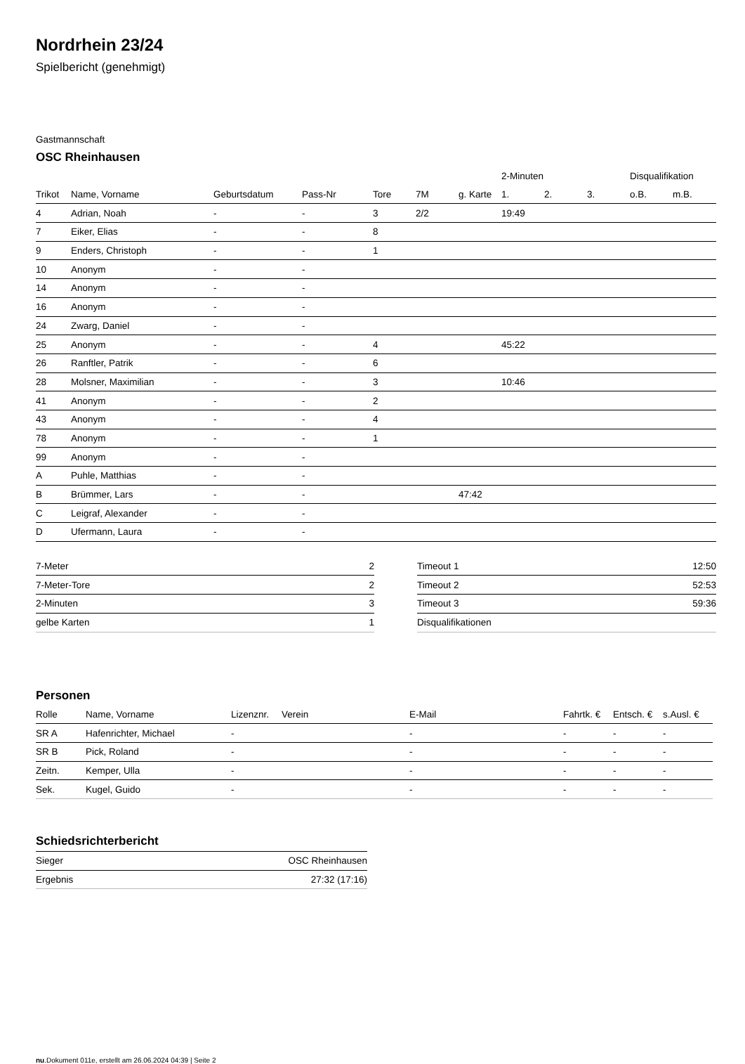Nordrhein 23/24
Spielbericht (genehmigt)
Gastmannschaft
OSC Rheinhausen
| | | | | | | | 2-Minuten | | | Disqualifikation | |
| --- | --- | --- | --- | --- | --- | --- | --- | --- | --- | --- | --- |
| Trikot | Name, Vorname | Geburtsdatum | Pass-Nr | Tore | 7M | g. Karte | 1. | 2. | 3. | o.B. | m.B. |
| 4 | Adrian, Noah | - | - | 3 | 2/2 | | 19:49 | | | | |
| 7 | Eiker, Elias | - | - | 8 | | | | | | | |
| 9 | Enders, Christoph | - | - | 1 | | | | | | | |
| 10 | Anonym | - | - | | | | | | | | |
| 14 | Anonym | - | - | | | | | | | | |
| 16 | Anonym | - | - | | | | | | | | |
| 24 | Zwarg, Daniel | - | - | | | | | | | | |
| 25 | Anonym | - | - | 4 | | | 45:22 | | | | |
| 26 | Ranftler, Patrik | - | - | 6 | | | | | | | |
| 28 | Molsner, Maximilian | - | - | 3 | | | 10:46 | | | | |
| 41 | Anonym | - | - | 2 | | | | | | | |
| 43 | Anonym | - | - | 4 | | | | | | | |
| 78 | Anonym | - | - | 1 | | | | | | | |
| 99 | Anonym | - | - | | | | | | | | |
| A | Puhle, Matthias | - | - | | | | | | | | |
| B | Brümmer, Lars | - | - | | | 47:42 | | | | | |
| C | Leigraf, Alexander | - | - | | | | | | | | |
| D | Ufermann, Laura | - | - | | | | | | | | |
| 7-Meter | 2 |
| 7-Meter-Tore | 2 |
| 2-Minuten | 3 |
| gelbe Karten | 1 |
| Timeout 1 | 12:50 |
| Timeout 2 | 52:53 |
| Timeout 3 | 59:36 |
| Disqualifikationen | |
Personen
| Rolle | Name, Vorname | Lizenznr. | Verein | E-Mail | Fahrtk. € | Entsch. € | s.Ausl. € |
| --- | --- | --- | --- | --- | --- | --- | --- |
| SR A | Hafenrichter, Michael | - | | - | - | - | - |
| SR B | Pick, Roland | - | | - | - | - | - |
| Zeitn. | Kemper, Ulla | - | | - | - | - | - |
| Sek. | Kugel, Guido | - | | - | - | - | - |
Schiedsrichterbericht
| Sieger | OSC Rheinhausen |
| Ergebnis | 27:32 (17:16) |
nu.Dokument 011e, erstellt am 26.06.2024 04:39 | Seite 2